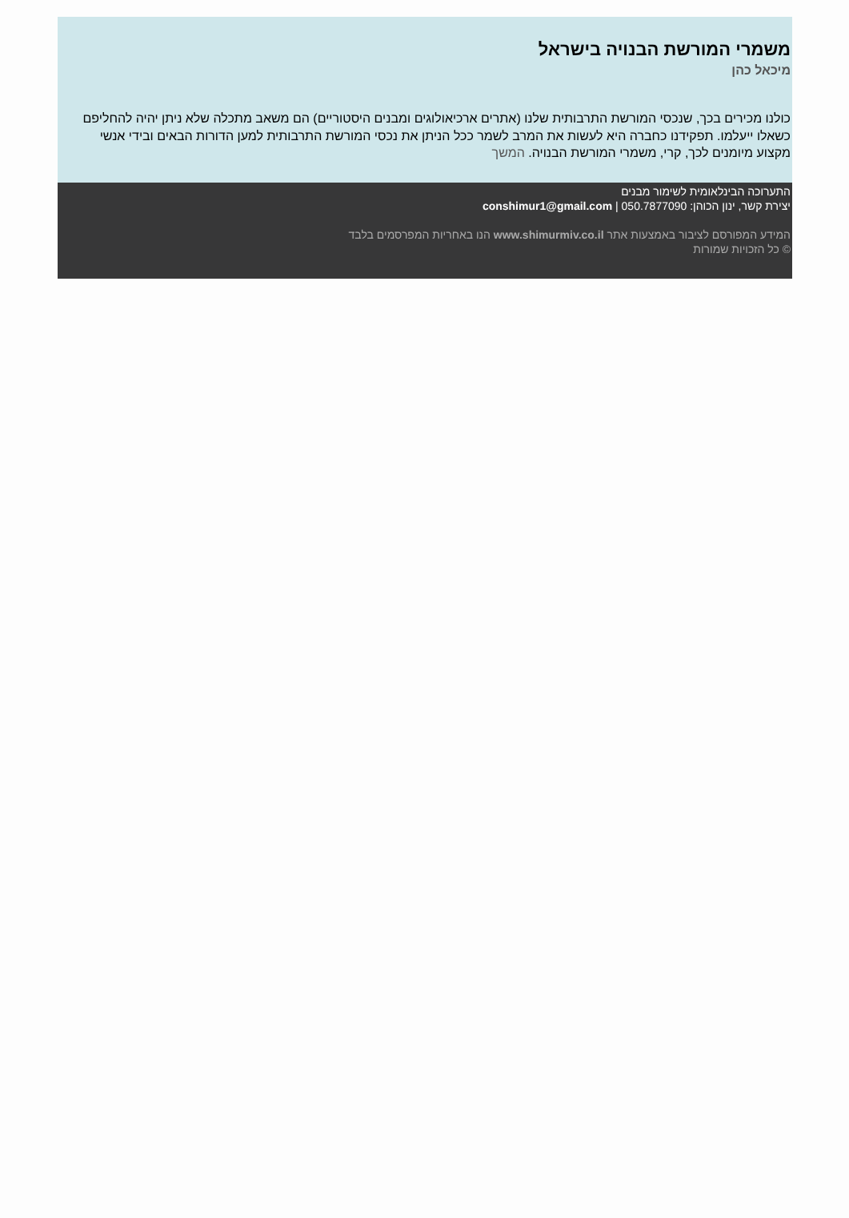משמרי המורשת הבנויה בישראל
מיכאל כהן
כולנו מכירים בכך, שנכסי המורשת התרבותית שלנו (אתרים ארכיאולוגים ומבנים היסטוריים) הם משאב מתכלה שלא ניתן יהיה להחליפם כשאלו ייעלמו. תפקידנו כחברה היא לעשות את המרב לשמר ככל הניתן את נכסי המורשת התרבותית למען הדורות הבאים ובידי אנשי מקצוע מיומנים לכך, קרי, משמרי המורשת הבנויה. המשך
התערוכה הבינלאומית לשימור מבנים
יצירת קשר, ינון הכוהן: 050.7877090 | conshimur1@gmail.com
המידע המפורסם לציבור באמצעות אתר www.shimurmiv.co.il הנו באחריות המפרסמים בלבד
© כל הזכויות שמורות